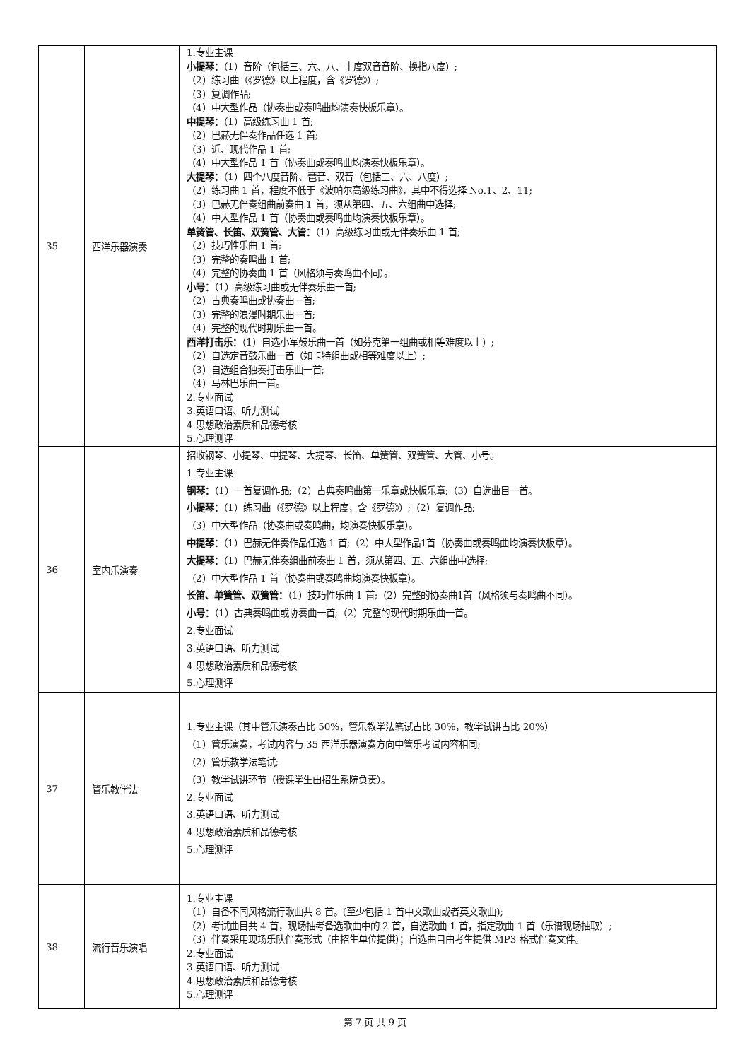| 35 | 西洋乐器演奏 | 1.专业主课 小提琴： （1）音阶（包括三、六、八、十度双音音阶、换指八度）; （2）练习曲（《罗德》以上程度，含《罗德》）; （3）复调作品; （4）中大型作品（协奏曲或奏鸣曲均演奏快板乐章）。 中提琴： （1）高级练习曲 1 首; （2）巴赫无伴奏作品任选 1 首; （3）近、现代作品 1 首; （4）中大型作品 1 首（协奏曲或奏鸣曲均演奏快板乐章）。 大提琴： （1）四个八度音阶、琶音、双音（包括三、六、八度）; （2）练习曲 1 首，程度不低于《波帕尔高级练习曲》，其中不得选择 No.1、2、11; （3）巴赫无伴奏组曲前奏曲 1 首，须从第四、五、六组曲中选择; （4）中大型作品 1 首（协奏曲或奏鸣曲均演奏快板乐章）。 单簧管、长笛、双簧管、大管： （1）高级练习曲或无伴奏乐曲 1 首; （2）技巧性乐曲 1 首; （3）完整的奏鸣曲 1 首; （4）完整的协奏曲 1 首（风格须与奏鸣曲不同）。 小号： （1）高级练习曲或无伴奏乐曲一首; （2）古典奏鸣曲或协奏曲一首; （3）完整的浪漫时期乐曲一首; （4）完整的现代时期乐曲一首。 西洋打击乐： （1）自选小军鼓乐曲一首（如芬克第一组曲或相等难度以上）; （2）自选定音鼓乐曲一首（如卡特组曲或相等难度以上）; （3）自选组合独奏打击乐曲一首; （4）马林巴乐曲一首。 2.专业面试 3.英语口语、听力测试 4.思想政治素质和品德考核 5.心理测评 |
| 36 | 室内乐演奏 | 招收钢琴、小提琴、中提琴、大提琴、长笛、单簧管、双簧管、大管、小号。 1.专业主课 钢琴： （1）一首复调作品;（2）古典奏鸣曲第一乐章或快板乐章;（3）自选曲目一首。 小提琴： （1）练习曲（《罗德》以上程度，含《罗德》）;（2）复调作品; （3）中大型作品（协奏曲或奏鸣曲，均演奏快板乐章）。 中提琴： （1）巴赫无伴奏作品任选 1 首;（2）中大型作品1首（协奏曲或奏鸣曲均演奏快板章）。 大提琴： （1）巴赫无伴奏组曲前奏曲 1 首，须从第四、五、六组曲中选择; （2）中大型作品 1 首（协奏曲或奏鸣曲均演奏快板章）。 长笛、单簧管、双簧管： （1）技巧性乐曲 1 首;（2）完整的协奏曲1首（风格须与奏鸣曲不同）。 小号： （1）古典奏鸣曲或协奏曲一首;（2）完整的现代时期乐曲一首。 2.专业面试 3.英语口语、听力测试 4.思想政治素质和品德考核 5.心理测评 |
| 37 | 管乐教学法 | 1.专业主课（其中管乐演奏占比 50%，管乐教学法笔试占比 30%，教学试讲占比 20%） （1）管乐演奏，考试内容与 35 西洋乐器演奏方向中管乐考试内容相同; （2）管乐教学法笔试; （3）教学试讲环节（授课学生由招生系院负责）。 2.专业面试 3.英语口语、听力测试 4.思想政治素质和品德考核 5.心理测评 |
| 38 | 流行音乐演唱 | 1.专业主课 （1）自备不同风格流行歌曲共 8 首。(至少包括 1 首中文歌曲或者英文歌曲); （2）考试曲目共 4 首，现场抽考备选歌曲中的 2 首，自选歌曲 1 首，指定歌曲 1 首（乐谱现场抽取）; （3）伴奏采用现场乐队伴奏形式（由招生单位提供）；自选曲目由考生提供 MP3 格式伴奏文件。 2.专业面试 3.英语口语、听力测试 4.思想政治素质和品德考核 5.心理测评 |
第 7 页 共 9 页